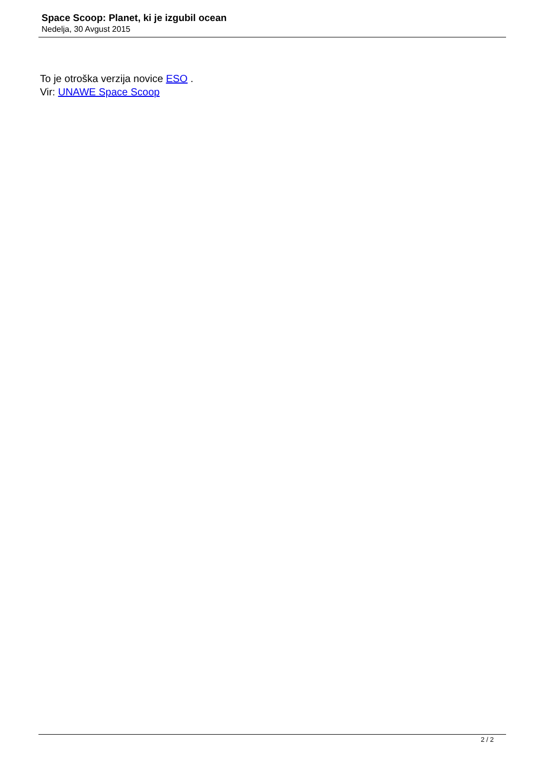Space Scoop: Planet, ki je izgubil ocean
Nedelja, 30 Avgust 2015
To je otroška verzija novice ESO .
Vir: UNAWE Space Scoop
2 / 2